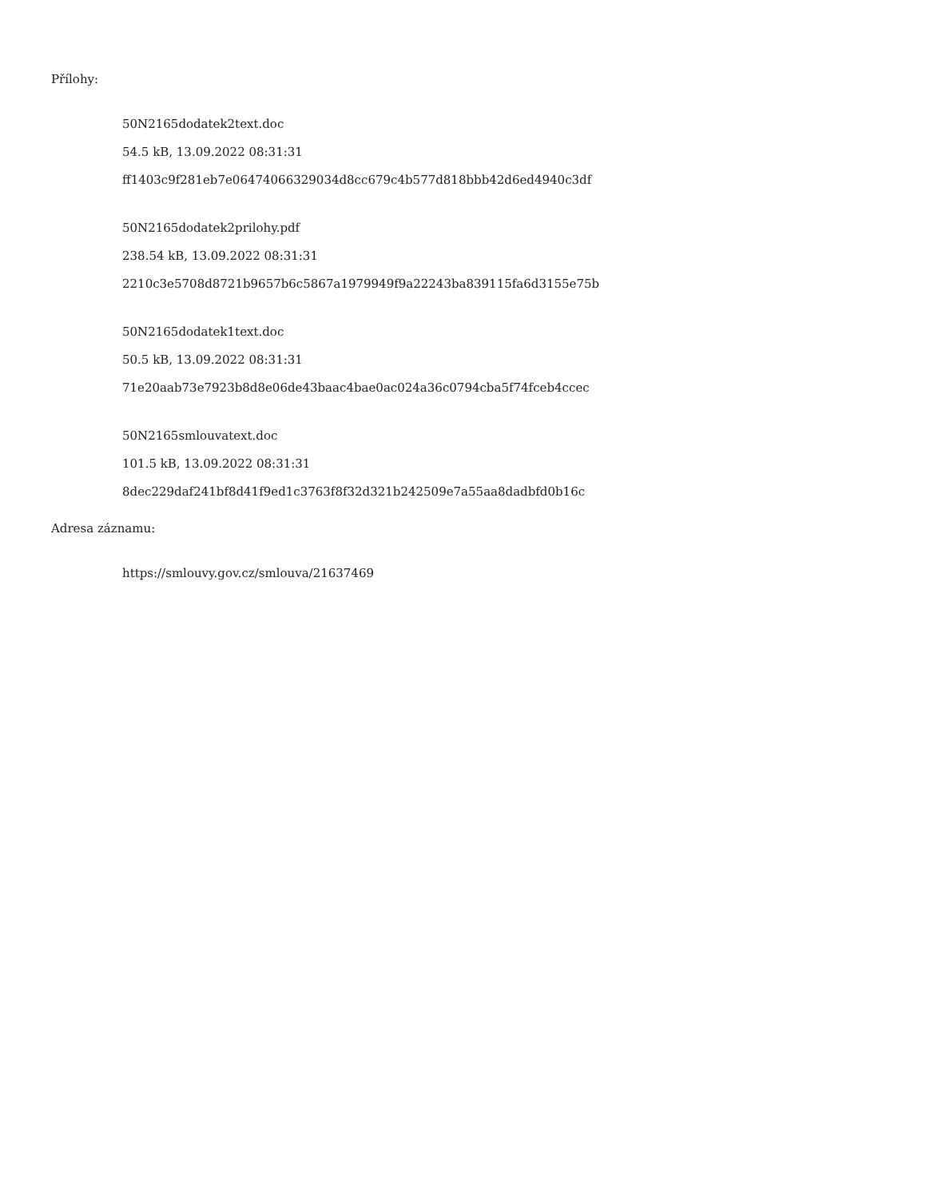Přílohy:
50N2165dodatek2text.doc
54.5 kB, 13.09.2022 08:31:31
ff1403c9f281eb7e06474066329034d8cc679c4b577d818bbb42d6ed4940c3df
50N2165dodatek2prilohy.pdf
238.54 kB, 13.09.2022 08:31:31
2210c3e5708d8721b9657b6c5867a1979949f9a22243ba839115fa6d3155e75b
50N2165dodatek1text.doc
50.5 kB, 13.09.2022 08:31:31
71e20aab73e7923b8d8e06de43baac4bae0ac024a36c0794cba5f74fceb4ccec
50N2165smlouvatext.doc
101.5 kB, 13.09.2022 08:31:31
8dec229daf241bf8d41f9ed1c3763f8f32d321b242509e7a55aa8dadbfd0b16c
Adresa záznamu:
https://smlouvy.gov.cz/smlouva/21637469